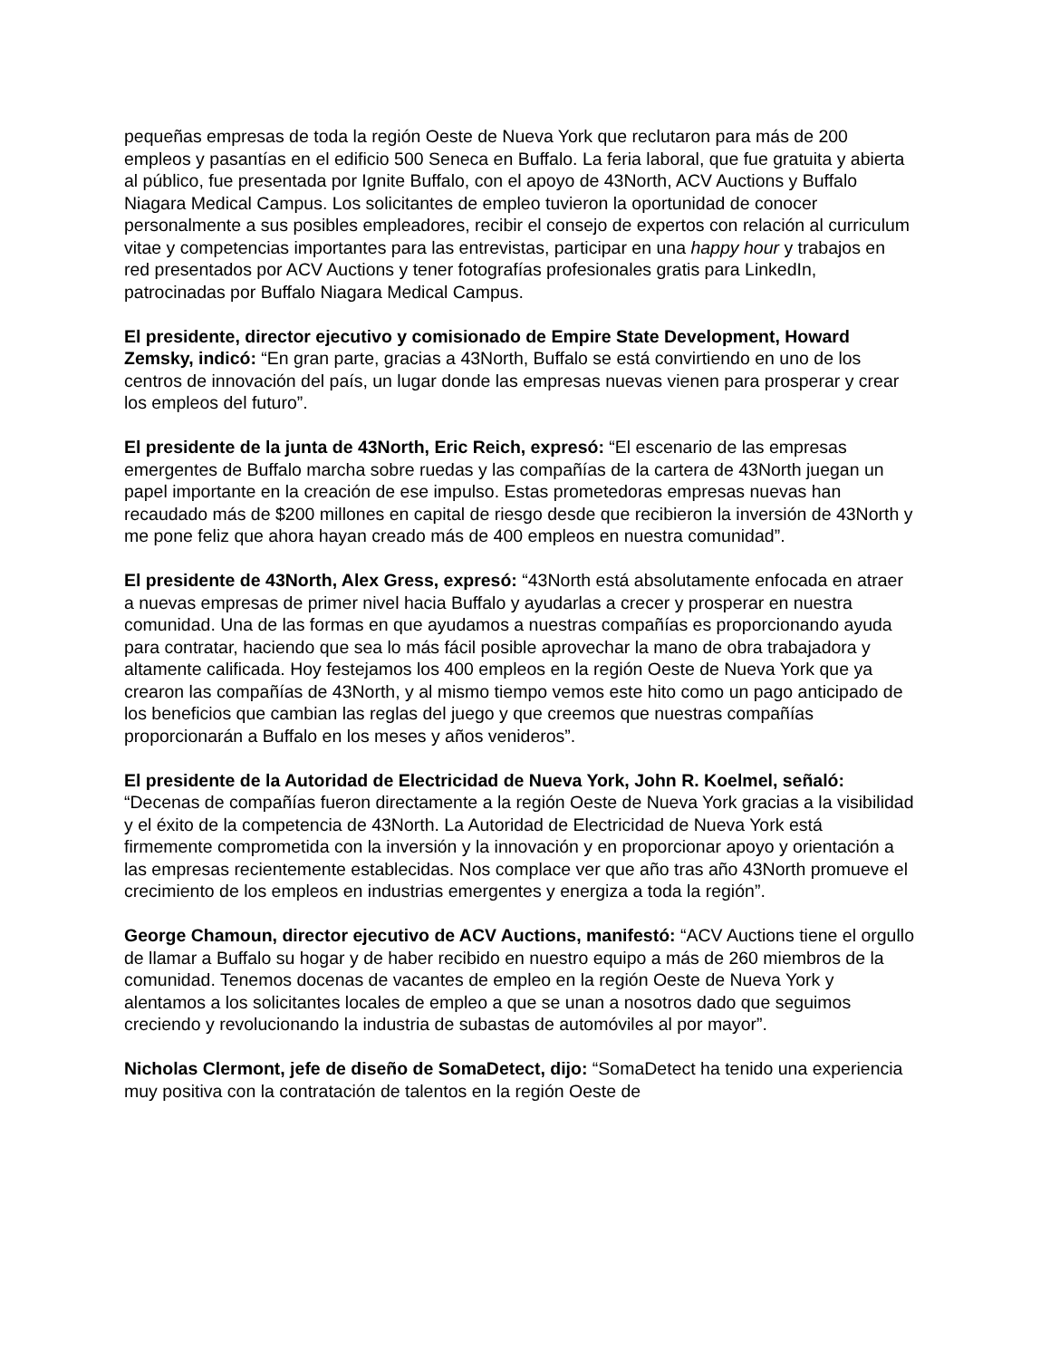pequeñas empresas de toda la región Oeste de Nueva York que reclutaron para más de 200 empleos y pasantías en el edificio 500 Seneca en Buffalo. La feria laboral, que fue gratuita y abierta al público, fue presentada por Ignite Buffalo, con el apoyo de 43North, ACV Auctions y Buffalo Niagara Medical Campus. Los solicitantes de empleo tuvieron la oportunidad de conocer personalmente a sus posibles empleadores, recibir el consejo de expertos con relación al curriculum vitae y competencias importantes para las entrevistas, participar en una happy hour y trabajos en red presentados por ACV Auctions y tener fotografías profesionales gratis para LinkedIn, patrocinadas por Buffalo Niagara Medical Campus.
El presidente, director ejecutivo y comisionado de Empire State Development, Howard Zemsky, indicó: “En gran parte, gracias a 43North, Buffalo se está convirtiendo en uno de los centros de innovación del país, un lugar donde las empresas nuevas vienen para prosperar y crear los empleos del futuro”.
El presidente de la junta de 43North, Eric Reich, expresó: “El escenario de las empresas emergentes de Buffalo marcha sobre ruedas y las compañías de la cartera de 43North juegan un papel importante en la creación de ese impulso. Estas prometedoras empresas nuevas han recaudado más de $200 millones en capital de riesgo desde que recibieron la inversión de 43North y me pone feliz que ahora hayan creado más de 400 empleos en nuestra comunidad”.
El presidente de 43North, Alex Gress, expresó: “43North está absolutamente enfocada en atraer a nuevas empresas de primer nivel hacia Buffalo y ayudarlas a crecer y prosperar en nuestra comunidad. Una de las formas en que ayudamos a nuestras compañías es proporcionando ayuda para contratar, haciendo que sea lo más fácil posible aprovechar la mano de obra trabajadora y altamente calificada. Hoy festejamos los 400 empleos en la región Oeste de Nueva York que ya crearon las compañías de 43North, y al mismo tiempo vemos este hito como un pago anticipado de los beneficios que cambian las reglas del juego y que creemos que nuestras compañías proporcionarán a Buffalo en los meses y años venideros”.
El presidente de la Autoridad de Electricidad de Nueva York, John R. Koelmel, señaló: “Decenas de compañías fueron directamente a la región Oeste de Nueva York gracias a la visibilidad y el éxito de la competencia de 43North. La Autoridad de Electricidad de Nueva York está firmemente comprometida con la inversión y la innovación y en proporcionar apoyo y orientación a las empresas recientemente establecidas. Nos complace ver que año tras año 43North promueve el crecimiento de los empleos en industrias emergentes y energiza a toda la región”.
George Chamoun, director ejecutivo de ACV Auctions, manifestó: “ACV Auctions tiene el orgullo de llamar a Buffalo su hogar y de haber recibido en nuestro equipo a más de 260 miembros de la comunidad. Tenemos docenas de vacantes de empleo en la región Oeste de Nueva York y alentamos a los solicitantes locales de empleo a que se unan a nosotros dado que seguimos creciendo y revolucionando la industria de subastas de automóviles al por mayor”.
Nicholas Clermont, jefe de diseño de SomaDetect, dijo: “SomaDetect ha tenido una experiencia muy positiva con la contratación de talentos en la región Oeste de